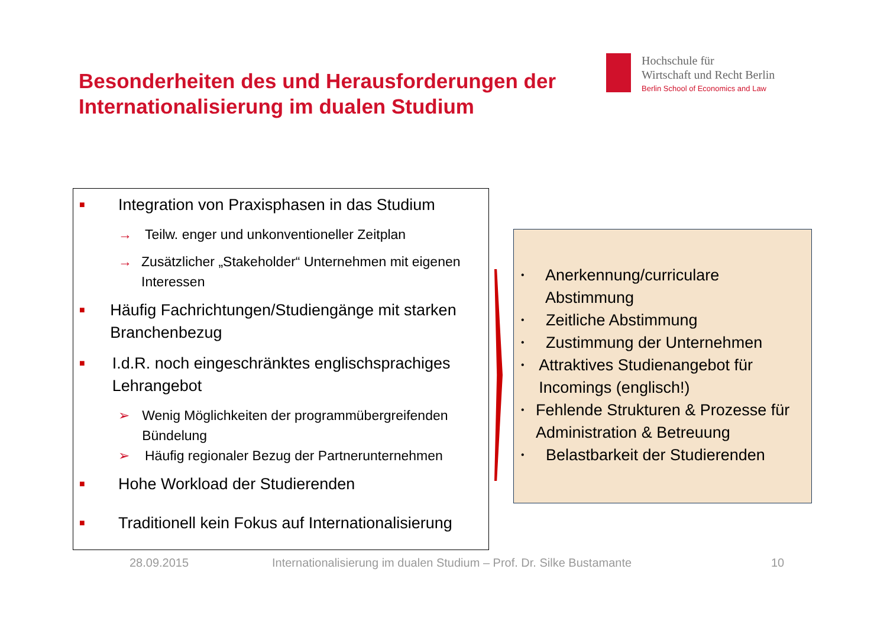Besonderheiten des und Herausforderungen der
Internationalisierung im dualen Studium
Hochschule für
Wirtschaft und Recht Berlin
Berlin School of Economics and Law
■ Integration von Praxisphasen in das Studium
→ Teilw. enger und unkonventioneller Zeitplan
→ Zusätzlicher „Stakeholder“ Unternehmen mit eigenen Interessen
■ Häufig Fachrichtungen/Studiengänge mit starken Branchenbezug
■ I.d.R. noch eingeschränktes englischsprachiges Lehrangebot
➢ Wenig Möglichkeiten der programmübergreifenden Bündelung
➢ Häufig regionaler Bezug der Partnerunternehmen
■ Hohe Workload der Studierenden
■ Traditionell kein Fokus auf Internationalisierung
• Anerkennung/curriculare Abstimmung
• Zeitliche Abstimmung
• Zustimmung der Unternehmen
• Attraktives Studienangebot für Incomings (englisch!)
• Fehlende Strukturen & Prozesse für Administration & Betreuung
• Belastbarkeit der Studierenden
28.09.2015 Internationalisierung im dualen Studium – Prof. Dr. Silke Bustamante 10